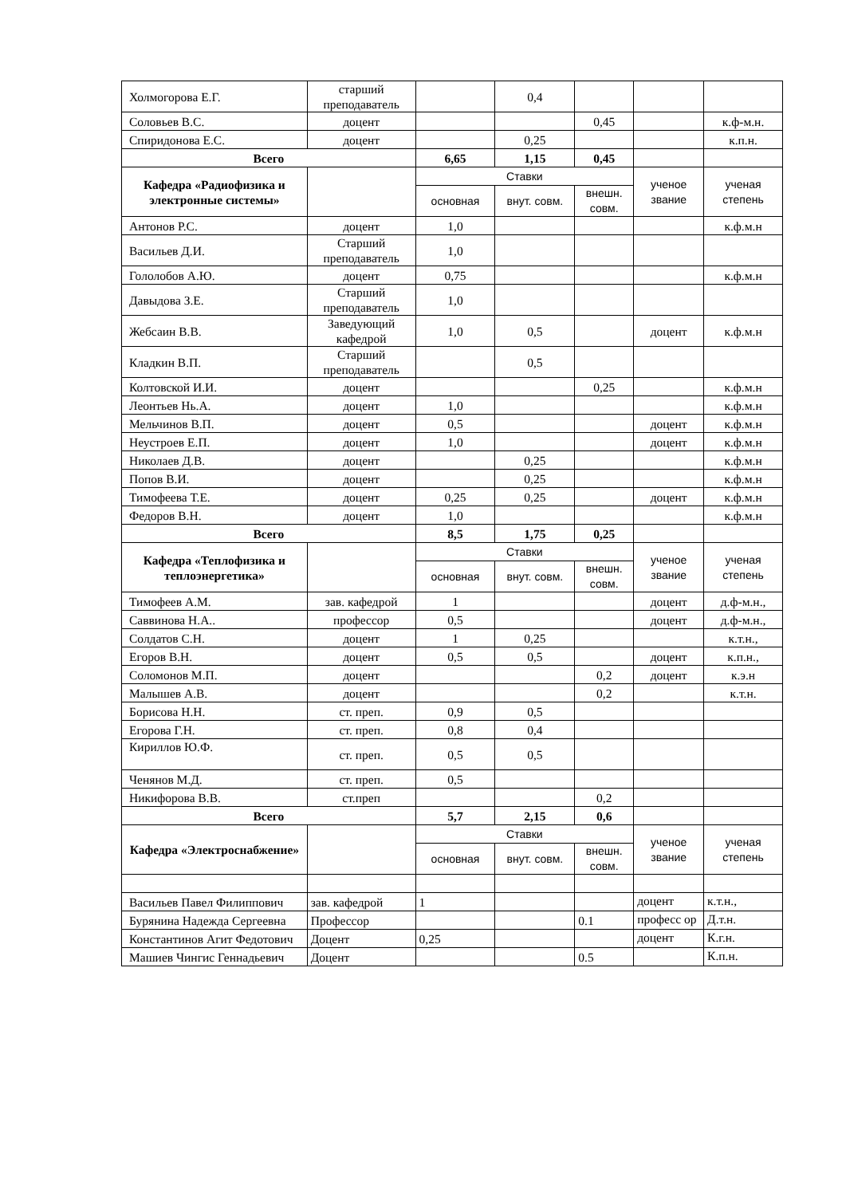| Холмогорова Е.Г. | старший преподаватель | | 0,4 | | | |
| Соловьев В.С. | доцент | | | 0,45 | | к.ф-м.н. |
| Спиридонова Е.С. | доцент | | 0,25 | | | к.п.н. |
| Всего | | 6,65 | 1,15 | 0,45 | | |
| Кафедра «Радиофизика и электронные системы» | | Ставки | | | ученое звание | ученая степень |
| | | основная | внут. совм. | внешн. совм. | | |
| Антонов Р.С. | доцент | 1,0 | | | | к.ф.м.н |
| Васильев Д.И. | Старший преподаватель | 1,0 | | | | |
| Гололобов А.Ю. | доцент | 0,75 | | | | к.ф.м.н |
| Давыдова З.Е. | Старший преподаватель | 1,0 | | | | |
| Жебсаин В.В. | Заведующий кафедрой | 1,0 | 0,5 | | доцент | к.ф.м.н |
| Кладкин В.П. | Старший преподаватель | | 0,5 | | | |
| Колтовской И.И. | доцент | | | 0,25 | | к.ф.м.н |
| Леонтьев Нь.А. | доцент | 1,0 | | | | к.ф.м.н |
| Мельчинов В.П. | доцент | 0,5 | | | доцент | к.ф.м.н |
| Неустроев Е.П. | доцент | 1,0 | | | доцент | к.ф.м.н |
| Николаев Д.В. | доцент | | 0,25 | | | к.ф.м.н |
| Попов В.И. | доцент | | 0,25 | | | к.ф.м.н |
| Тимофеева Т.Е. | доцент | 0,25 | 0,25 | | доцент | к.ф.м.н |
| Федоров В.Н. | доцент | 1,0 | | | | к.ф.м.н |
| Всего | | 8,5 | 1,75 | 0,25 | | |
| Кафедра «Теплофизика и теплоэнергетика» | | Ставки | | | ученое звание | ученая степень |
| | | основная | внут. совм. | внешн. совм. | | |
| Тимофеев А.М. | зав. кафедрой | 1 | | | доцент | д.ф-м.н., |
| Саввинова Н.А.. | профессор | 0,5 | | | доцент | д.ф-м.н., |
| Солдатов С.Н. | доцент | 1 | 0,25 | | | к.т.н., |
| Егоров В.Н. | доцент | 0,5 | 0,5 | | доцент | к.п.н., |
| Соломонов М.П. | доцент | | | 0,2 | доцент | к.э.н |
| Малышев А.В. | доцент | | | 0,2 | | к.т.н. |
| Борисова Н.Н. | ст. преп. | 0,9 | 0,5 | | | |
| Егорова Г.Н. | ст. преп. | 0,8 | 0,4 | | | |
| Кириллов Ю.Ф. | ст. преп. | 0,5 | 0,5 | | | |
| Ченянов М.Д. | ст. преп. | 0,5 | | | | |
| Никифорова В.В. | ст.преп | | | 0,2 | | |
| Всего | | 5,7 | 2,15 | 0,6 | | |
| Кафедра «Электроснабжение» | | Ставки | | | ученое звание | ученая степень |
| | | основная | внут. совм. | внешн. совм. | | |
| Васильев Павел Филиппович | зав. кафедрой | 1 | | | доцент | к.т.н., |
| Бурянина Надежда Сергеевна | Профессор | | | 0.1 | професс ор | Д.т.н. |
| Константинов Агит Федотович | Доцент | 0,25 | | | доцент | К.г.н. |
| Машиев Чингис Геннадьевич | Доцент | | | 0.5 | | К.п.н. |